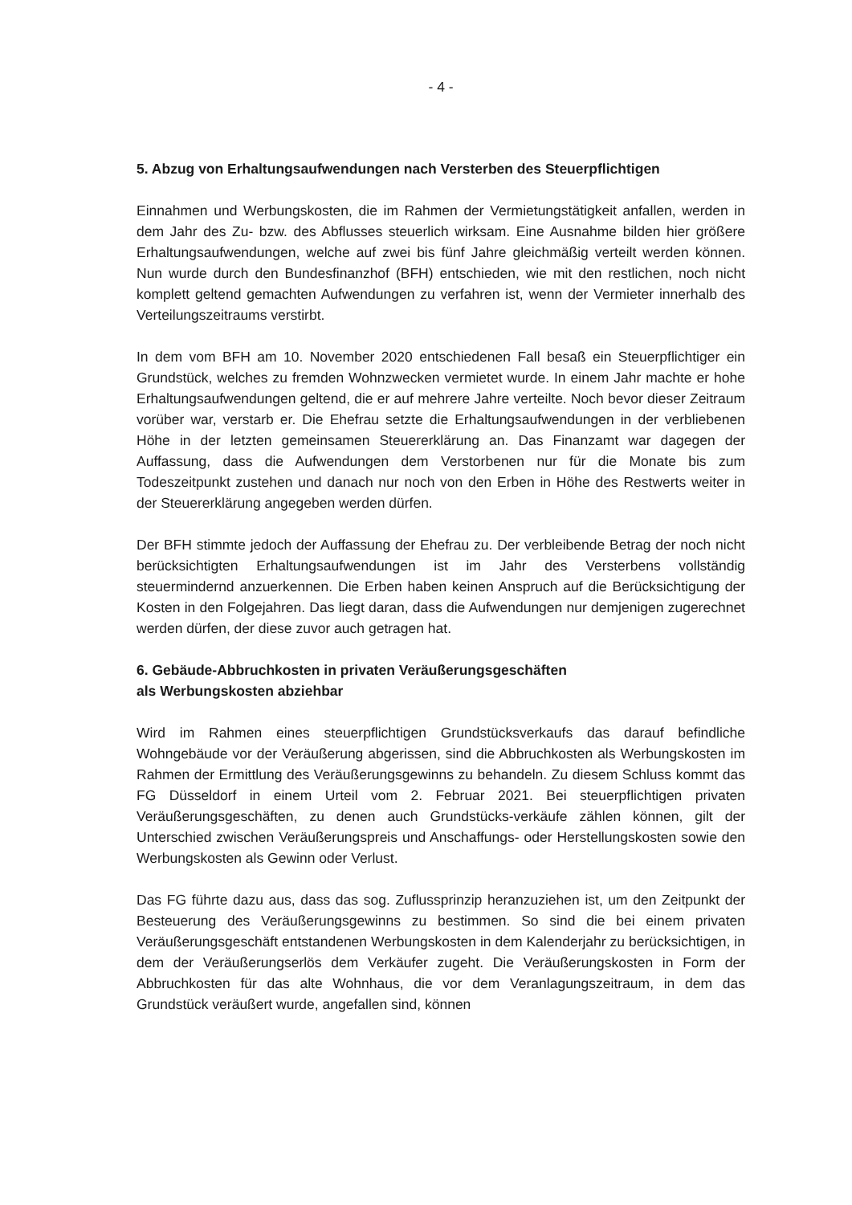- 4 -
5. Abzug von Erhaltungsaufwendungen nach Versterben des Steuerpflichtigen
Einnahmen und Werbungskosten, die im Rahmen der Vermietungstätigkeit anfallen, werden in dem Jahr des Zu- bzw. des Abflusses steuerlich wirksam. Eine Ausnahme bilden hier größere Erhaltungsaufwendungen, welche auf zwei bis fünf Jahre gleichmäßig verteilt werden können. Nun wurde durch den Bundesfinanzhof (BFH) entschieden, wie mit den restlichen, noch nicht komplett geltend gemachten Aufwendungen zu verfahren ist, wenn der Vermieter innerhalb des Verteilungszeitraums verstirbt.
In dem vom BFH am 10. November 2020 entschiedenen Fall besaß ein Steuerpflichtiger ein Grundstück, welches zu fremden Wohnzwecken vermietet wurde. In einem Jahr machte er hohe Erhaltungsaufwendungen geltend, die er auf mehrere Jahre verteilte. Noch bevor dieser Zeitraum vorüber war, verstarb er. Die Ehefrau setzte die Erhaltungsaufwendungen in der verbliebenen Höhe in der letzten gemeinsamen Steuererklärung an. Das Finanzamt war dagegen der Auffassung, dass die Aufwendungen dem Verstorbenen nur für die Monate bis zum Todeszeitpunkt zustehen und danach nur noch von den Erben in Höhe des Restwerts weiter in der Steuererklärung angegeben werden dürfen.
Der BFH stimmte jedoch der Auffassung der Ehefrau zu. Der verbleibende Betrag der noch nicht berücksichtigten Erhaltungsaufwendungen ist im Jahr des Versterbens vollständig steuermindernd anzuerkennen. Die Erben haben keinen Anspruch auf die Berücksichtigung der Kosten in den Folgejahren. Das liegt daran, dass die Aufwendungen nur demjenigen zugerechnet werden dürfen, der diese zuvor auch getragen hat.
6. Gebäude-Abbruchkosten in privaten Veräußerungsgeschäften
als Werbungskosten abziehbar
Wird im Rahmen eines steuerpflichtigen Grundstücksverkaufs das darauf befindliche Wohngebäude vor der Veräußerung abgerissen, sind die Abbruchkosten als Werbungskosten im Rahmen der Ermittlung des Veräußerungsgewinns zu behandeln. Zu diesem Schluss kommt das FG Düsseldorf in einem Urteil vom 2. Februar 2021. Bei steuerpflichtigen privaten Veräußerungsgeschäften, zu denen auch Grundstücks-verkäufe zählen können, gilt der Unterschied zwischen Veräußerungspreis und Anschaffungs- oder Herstellungskosten sowie den Werbungskosten als Gewinn oder Verlust.
Das FG führte dazu aus, dass das sog. Zuflussprinzip heranzuziehen ist, um den Zeitpunkt der Besteuerung des Veräußerungsgewinns zu bestimmen. So sind die bei einem privaten Veräußerungsgeschäft entstandenen Werbungskosten in dem Kalenderjahr zu berücksichtigen, in dem der Veräußerungserlös dem Verkäufer zugeht. Die Veräußerungskosten in Form der Abbruchkosten für das alte Wohnhaus, die vor dem Veranlagungszeitraum, in dem das Grundstück veräußert wurde, angefallen sind, können